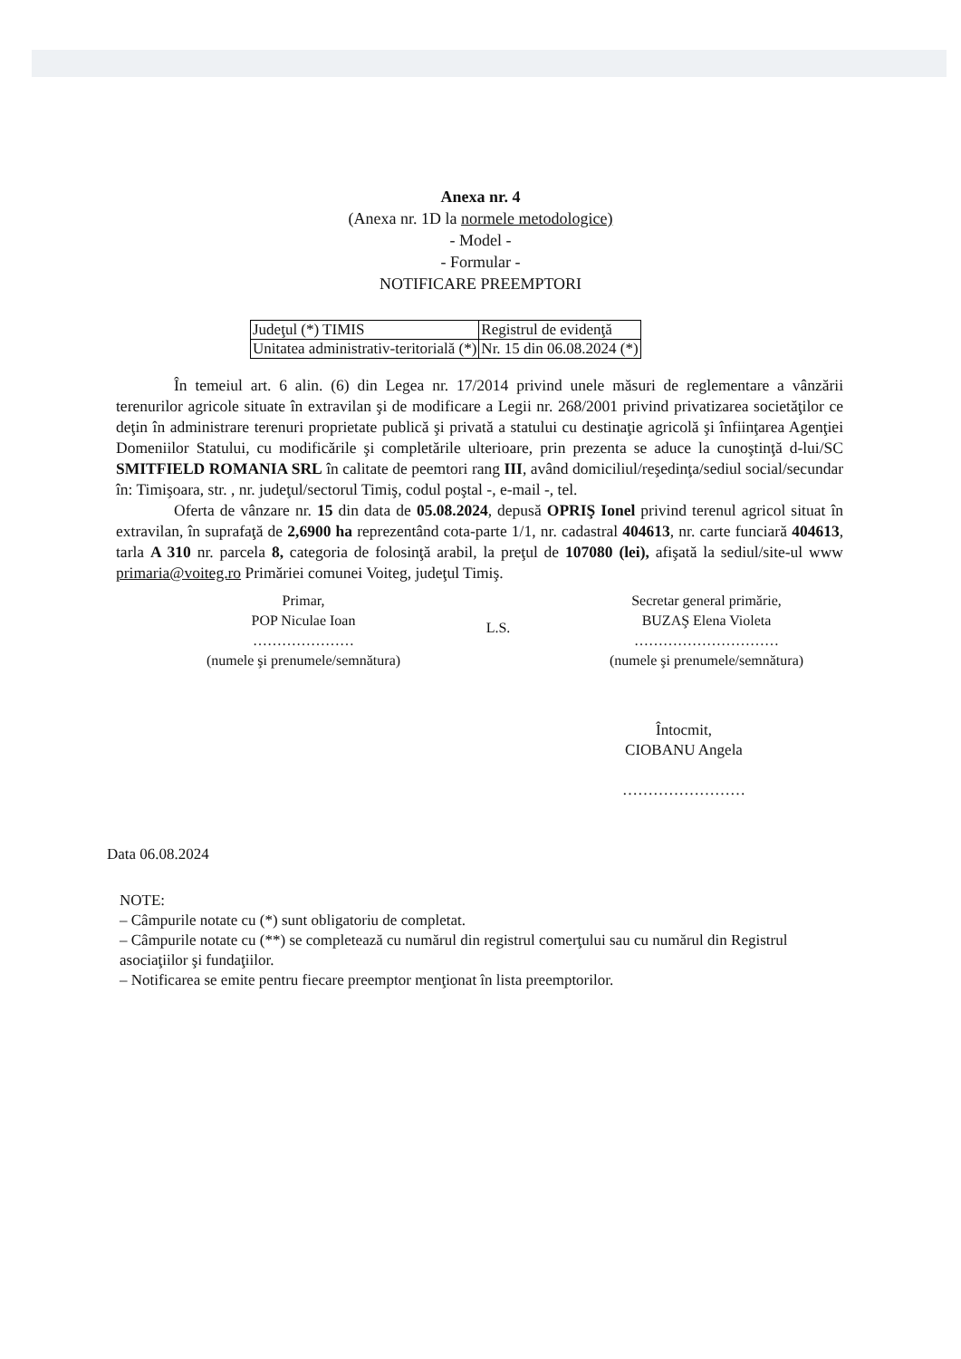Anexa nr. 4
(Anexa nr. 1D la normele metodologice)
- Model -
- Formular -
NOTIFICARE PREEMPTORI
| Judeţul (*) TIMIS | Registrul de evidenţă |
| Unitatea administrativ-teritorială (*) | Nr. 15 din 06.08.2024 (*) |
În temeiul art. 6 alin. (6) din Legea nr. 17/2014 privind unele măsuri de reglementare a vânzării terenurilor agricole situate în extravilan şi de modificare a Legii nr. 268/2001 privind privatizarea societăţilor ce deţin în administrare terenuri proprietate publică şi privată a statului cu destinaţie agricolă şi înfiinţarea Agenţiei Domeniilor Statului, cu modificările şi completările ulterioare, prin prezenta se aduce la cunoştinţă d-lui/SC SMITFIELD ROMANIA SRL în calitate de peemtori rang III, având domiciliul/reşedinţa/sediul social/secundar în: Timişoara, str. , nr. judeţul/sectorul Timiş, codul poştal -, e-mail -, tel.
Oferta de vânzare nr. 15 din data de 05.08.2024, depusă OPRIŞ Ionel privind terenul agricol situat în extravilan, în suprafaţă de 2,6900 ha reprezentând cota-parte 1/1, nr. cadastral 404613, nr. carte funciară 404613, tarla A 310 nr. parcela 8, categoria de folosinţă arabil, la preţul de 107080 (lei), afişată la sediul/site-ul www primaria@voiteg.ro Primăriei comunei Voiteg, judeţul Timiş.
Primar,
POP Niculae Ioan
…………………
(numele şi prenumele/semnătura)
L.S.
Secretar general primărie,
BUZAŞ Elena Violeta
…………………………
(numele şi prenumele/semnătura)
Întocmit,
CIOBANU Angela
……………………
Data 06.08.2024
NOTE:
– Câmpurile notate cu (*) sunt obligatoriu de completat.
– Câmpurile notate cu (**) se completează cu numărul din registrul comerţului sau cu numărul din Registrul asociaţiilor şi fundaţiilor.
– Notificarea se emite pentru fiecare preemptor menţionat în lista preemptorilor.